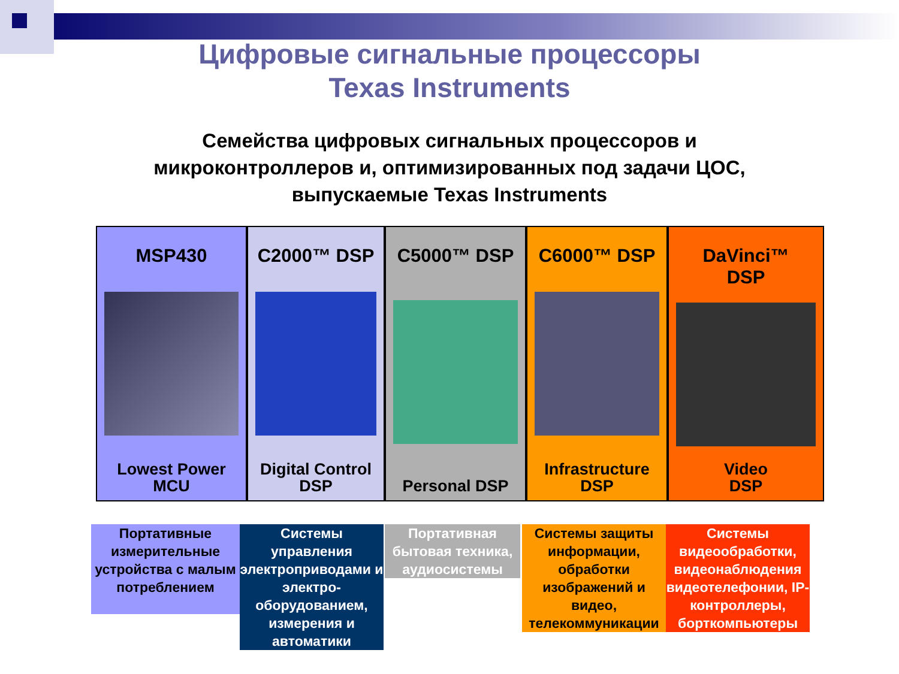Цифровые сигнальные процессоры
Texas Instruments
Семейства цифровых сигнальных процессоров и микроконтроллеров и, оптимизированных под задачи ЦОС, выпускаемые Texas Instruments
MSP430
Lowest Power
MCU
C2000™ DSP
Digital Control
DSP
C5000™ DSP
Personal DSP
C6000™ DSP
Infrastructure
DSP
DaVinci™
DSP
Video
DSP
Портативные измерительные устройства с малым потреблением
Системы управления электроприводами и электро-оборудованием, измерения и автоматики
Портативная бытовая техника, аудиосистемы
Системы защиты информации, обработки изображений и видео, телекоммуникации
Системы видеообработки, видеонаблюдения видеотелефонии, IP-контроллеры, борткомпьютеры